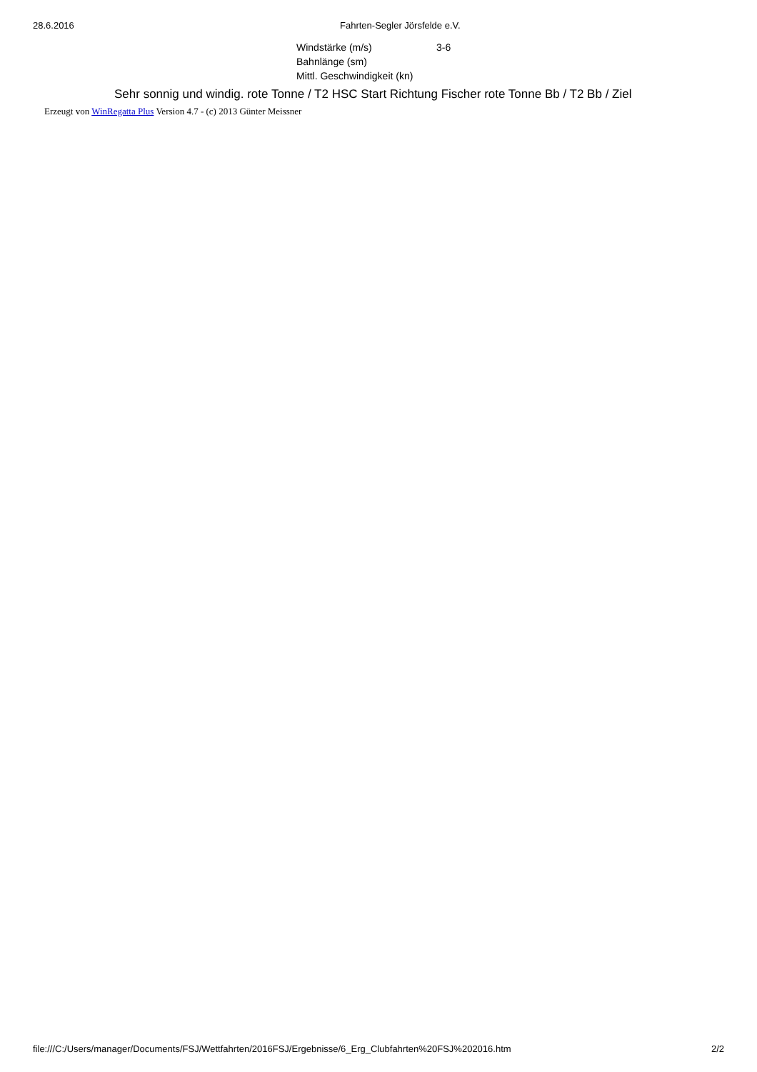28.6.2016 Fahrten-Segler Jörsfelde e.V.
| Windstärke (m/s) | 3-6 |
| Bahnlänge (sm) | |
| Mittl. Geschwindigkeit (kn) | |
Sehr sonnig und windig. rote Tonne / T2 HSC Start Richtung Fischer rote Tonne Bb / T2 Bb / Ziel
Erzeugt von WinRegatta Plus Version 4.7 - (c) 2013 Günter Meissner
file:///C:/Users/manager/Documents/FSJ/Wettfahrten/2016FSJ/Ergebnisse/6_Erg_Clubfahrten%20FSJ%202016.htm 2/2